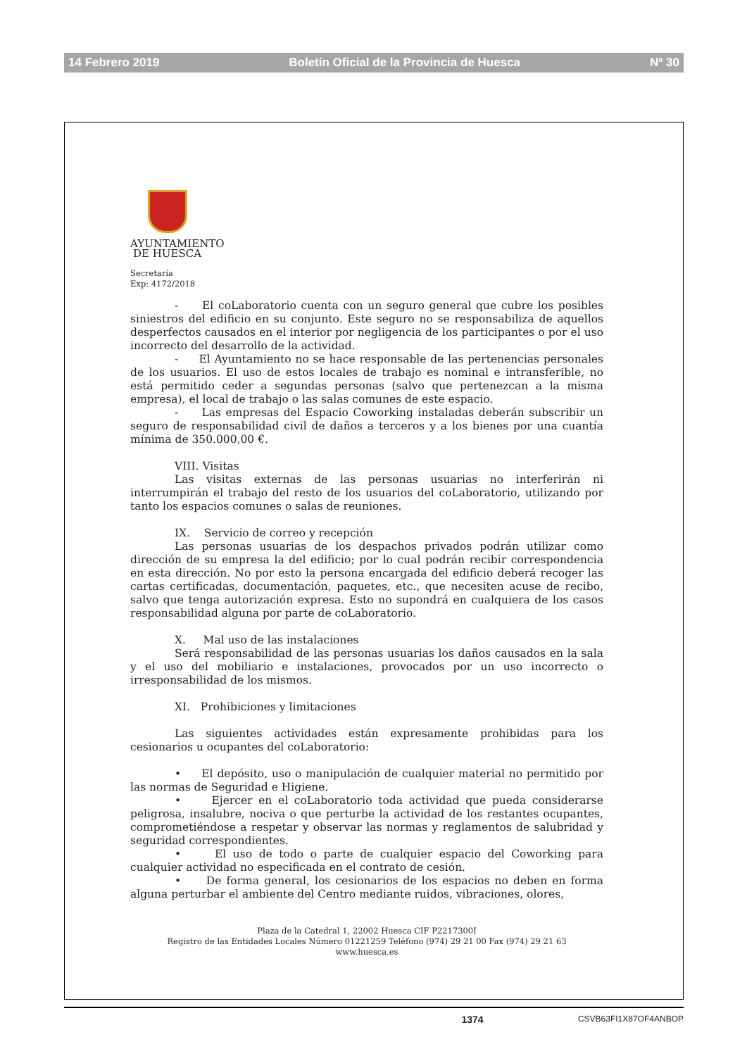14 Febrero 2019 Boletín Oficial de la Provincia de Huesca Nº 30
AYUNTAMIENTO
DE HUESCA
Secretaría
Exp: 4172/2018
- El coLaboratorio cuenta con un seguro general que cubre los posibles siniestros del edificio en su conjunto. Este seguro no se responsabiliza de aquellos desperfectos causados en el interior por negligencia de los participantes o por el uso incorrecto del desarrollo de la actividad.
- El Ayuntamiento no se hace responsable de las pertenencias personales de los usuarios. El uso de estos locales de trabajo es nominal e intransferible, no está permitido ceder a segundas personas (salvo que pertenezcan a la misma empresa), el local de trabajo o las salas comunes de este espacio.
- Las empresas del Espacio Coworking instaladas deberán subscribir un seguro de responsabilidad civil de daños a terceros y a los bienes por una cuantía mínima de 350.000,00 €.
VIII. Visitas
Las visitas externas de las personas usuarias no interferirán ni interrumpirán el trabajo del resto de los usuarios del coLaboratorio, utilizando por tanto los espacios comunes o salas de reuniones.
IX. Servicio de correo y recepción
Las personas usuarias de los despachos privados podrán utilizar como dirección de su empresa la del edificio; por lo cual podrán recibir correspondencia en esta dirección. No por esto la persona encargada del edificio deberá recoger las cartas certificadas, documentación, paquetes, etc., que necesiten acuse de recibo, salvo que tenga autorización expresa. Esto no supondrá en cualquiera de los casos responsabilidad alguna por parte de coLaboratorio.
X. Mal uso de las instalaciones
Será responsabilidad de las personas usuarias los daños causados en la sala y el uso del mobiliario e instalaciones, provocados por un uso incorrecto o irresponsabilidad de los mismos.
XI. Prohibiciones y limitaciones
Las siguientes actividades están expresamente prohibidas para los cesionarios u ocupantes del coLaboratorio:
• El depósito, uso o manipulación de cualquier material no permitido por las normas de Seguridad e Higiene.
• Ejercer en el coLaboratorio toda actividad que pueda considerarse peligrosa, insalubre, nociva o que perturbe la actividad de los restantes ocupantes, comprometiéndose a respetar y observar las normas y reglamentos de salubridad y seguridad correspondientes.
• El uso de todo o parte de cualquier espacio del Coworking para cualquier actividad no especificada en el contrato de cesión.
• De forma general, los cesionarios de los espacios no deben en forma alguna perturbar el ambiente del Centro mediante ruidos, vibraciones, olores,
Plaza de la Catedral 1, 22002 Huesca CIF P2217300I
Registro de las Entidades Locales Número 01221259 Teléfono (974) 29 21 00 Fax (974) 29 21 63
www.huesca.es
1374 CSVB63FI1X87OF4ANBOP